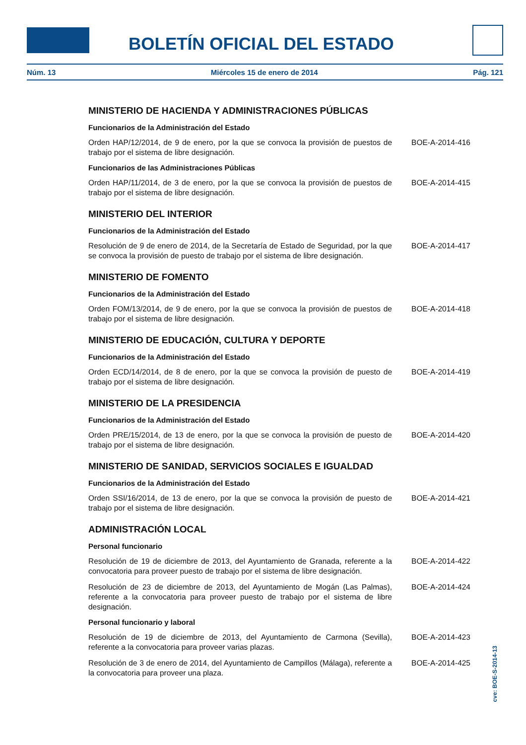BOLETÍN OFICIAL DEL ESTADO
Núm. 13 Miércoles 15 de enero de 2014 Pág. 121
MINISTERIO DE HACIENDA Y ADMINISTRACIONES PÚBLICAS
Funcionarios de la Administración del Estado
Orden HAP/12/2014, de 9 de enero, por la que se convoca la provisión de puestos de trabajo por el sistema de libre designación.
BOE-A-2014-416
Funcionarios de las Administraciones Públicas
Orden HAP/11/2014, de 3 de enero, por la que se convoca la provisión de puestos de trabajo por el sistema de libre designación.
BOE-A-2014-415
MINISTERIO DEL INTERIOR
Funcionarios de la Administración del Estado
Resolución de 9 de enero de 2014, de la Secretaría de Estado de Seguridad, por la que se convoca la provisión de puesto de trabajo por el sistema de libre designación.
BOE-A-2014-417
MINISTERIO DE FOMENTO
Funcionarios de la Administración del Estado
Orden FOM/13/2014, de 9 de enero, por la que se convoca la provisión de puestos de trabajo por el sistema de libre designación.
BOE-A-2014-418
MINISTERIO DE EDUCACIÓN, CULTURA Y DEPORTE
Funcionarios de la Administración del Estado
Orden ECD/14/2014, de 8 de enero, por la que se convoca la provisión de puesto de trabajo por el sistema de libre designación.
BOE-A-2014-419
MINISTERIO DE LA PRESIDENCIA
Funcionarios de la Administración del Estado
Orden PRE/15/2014, de 13 de enero, por la que se convoca la provisión de puesto de trabajo por el sistema de libre designación.
BOE-A-2014-420
MINISTERIO DE SANIDAD, SERVICIOS SOCIALES E IGUALDAD
Funcionarios de la Administración del Estado
Orden SSI/16/2014, de 13 de enero, por la que se convoca la provisión de puesto de trabajo por el sistema de libre designación.
BOE-A-2014-421
ADMINISTRACIÓN LOCAL
Personal funcionario
Resolución de 19 de diciembre de 2013, del Ayuntamiento de Granada, referente a la convocatoria para proveer puesto de trabajo por el sistema de libre designación.
BOE-A-2014-422
Resolución de 23 de diciembre de 2013, del Ayuntamiento de Mogán (Las Palmas), referente a la convocatoria para proveer puesto de trabajo por el sistema de libre designación.
BOE-A-2014-424
Personal funcionario y laboral
Resolución de 19 de diciembre de 2013, del Ayuntamiento de Carmona (Sevilla), referente a la convocatoria para proveer varias plazas.
BOE-A-2014-423
Resolución de 3 de enero de 2014, del Ayuntamiento de Campillos (Málaga), referente a la convocatoria para proveer una plaza.
BOE-A-2014-425
cve: BOE-S-2014-13